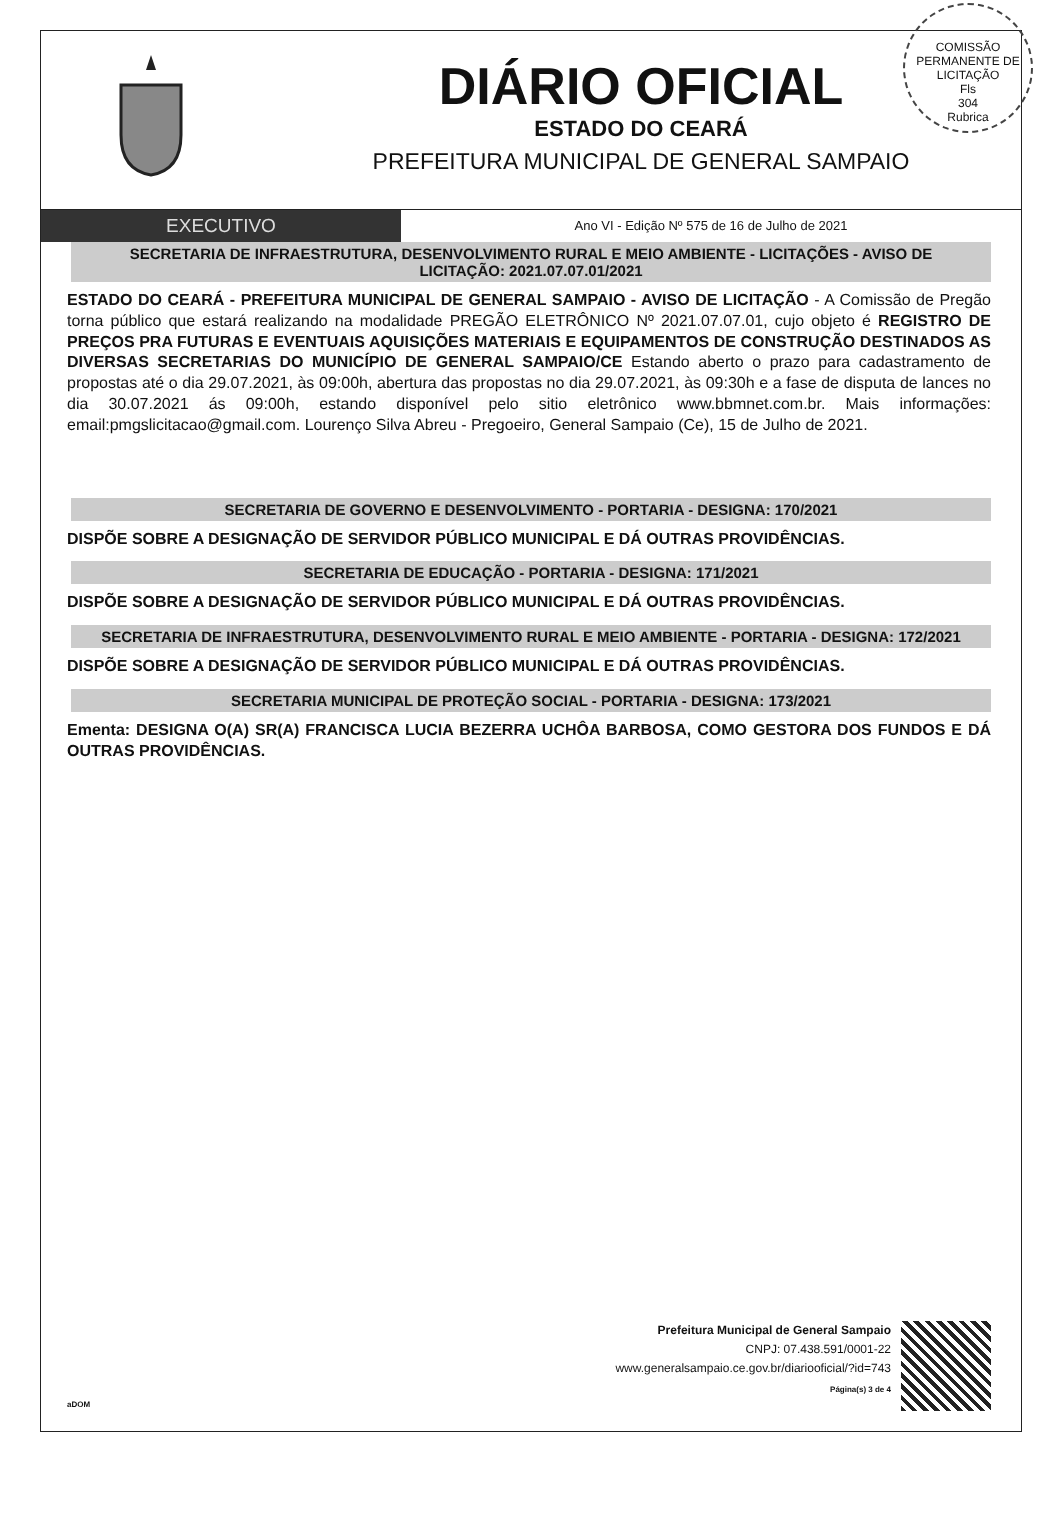COMISSÃO PERMANENTE DE LICITAÇÃO
Fls
304
Rubrica
DIÁRIO OFICIAL
ESTADO DO CEARÁ
PREFEITURA MUNICIPAL DE GENERAL SAMPAIO
EXECUTIVO
Ano VI - Edição Nº 575 de 16 de Julho de 2021
SECRETARIA DE INFRAESTRUTURA, DESENVOLVIMENTO RURAL E MEIO AMBIENTE - LICITAÇÕES - AVISO DE LICITAÇÃO: 2021.07.07.01/2021
ESTADO DO CEARÁ - PREFEITURA MUNICIPAL DE GENERAL SAMPAIO - AVISO DE LICITAÇÃO - A Comissão de Pregão torna público que estará realizando na modalidade PREGÃO ELETRÔNICO Nº 2021.07.07.01, cujo objeto é REGISTRO DE PREÇOS PRA FUTURAS E EVENTUAIS AQUISIÇÕES MATERIAIS E EQUIPAMENTOS DE CONSTRUÇÃO DESTINADOS AS DIVERSAS SECRETARIAS DO MUNICÍPIO DE GENERAL SAMPAIO/CE Estando aberto o prazo para cadastramento de propostas até o dia 29.07.2021, às 09:00h, abertura das propostas no dia 29.07.2021, às 09:30h e a fase de disputa de lances no dia 30.07.2021 ás 09:00h, estando disponível pelo sitio eletrônico www.bbmnet.com.br. Mais informações: email:pmgslicitacao@gmail.com. Lourenço Silva Abreu - Pregoeiro, General Sampaio (Ce), 15 de Julho de 2021.
SECRETARIA DE GOVERNO E DESENVOLVIMENTO - PORTARIA - DESIGNA: 170/2021
DISPÕE SOBRE A DESIGNAÇÃO DE SERVIDOR PÚBLICO MUNICIPAL E DÁ OUTRAS PROVIDÊNCIAS.
SECRETARIA DE EDUCAÇÃO - PORTARIA - DESIGNA: 171/2021
DISPÕE SOBRE A DESIGNAÇÃO DE SERVIDOR PÚBLICO MUNICIPAL E DÁ OUTRAS PROVIDÊNCIAS.
SECRETARIA DE INFRAESTRUTURA, DESENVOLVIMENTO RURAL E MEIO AMBIENTE - PORTARIA - DESIGNA: 172/2021
DISPÕE SOBRE A DESIGNAÇÃO DE SERVIDOR PÚBLICO MUNICIPAL E DÁ OUTRAS PROVIDÊNCIAS.
SECRETARIA MUNICIPAL DE PROTEÇÃO SOCIAL - PORTARIA - DESIGNA: 173/2021
Ementa: DESIGNA O(A) SR(A) FRANCISCA LUCIA BEZERRA UCHÔA BARBOSA, COMO GESTORA DOS FUNDOS E DÁ OUTRAS PROVIDÊNCIAS.
aDOM
Prefeitura Municipal de General Sampaio
CNPJ: 07.438.591/0001-22
www.generalsampaio.ce.gov.br/diariooficial/?id=743
Página(s) 3 de 4